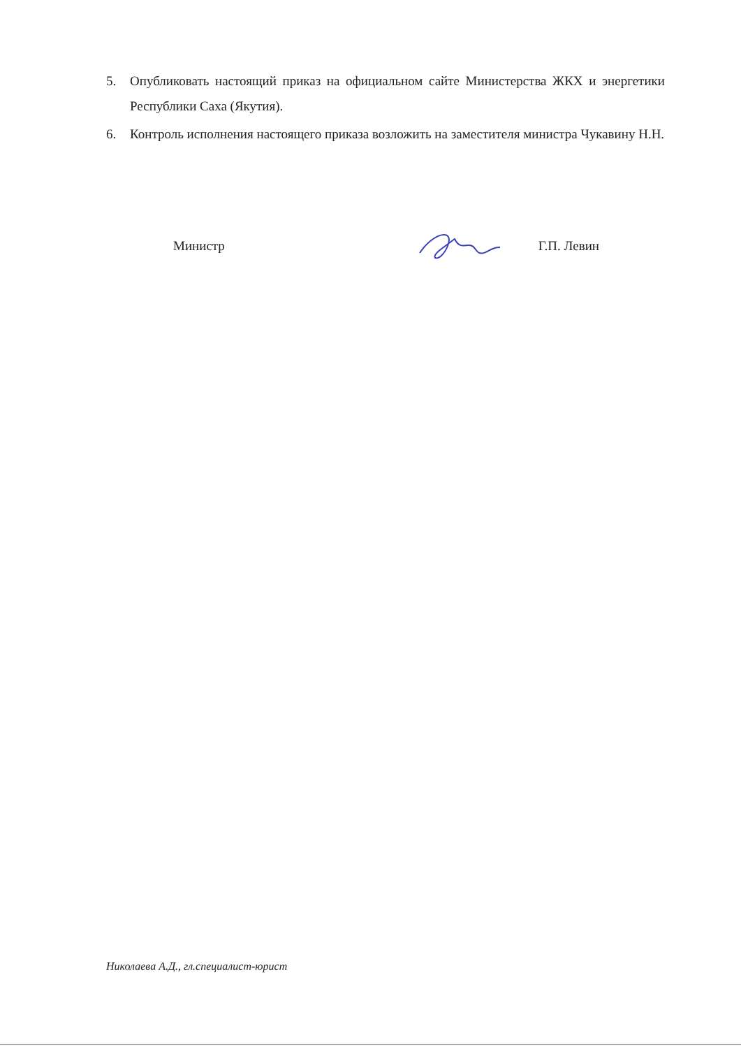5. Опубликовать настоящий приказ на официальном сайте Министерства ЖКХ и энергетики Республики Саха (Якутия).
6. Контроль исполнения настоящего приказа возложить на заместителя министра Чукавину Н.Н.
Министр Г.П. Левин
Николаева А.Д., гл.специалист-юрист